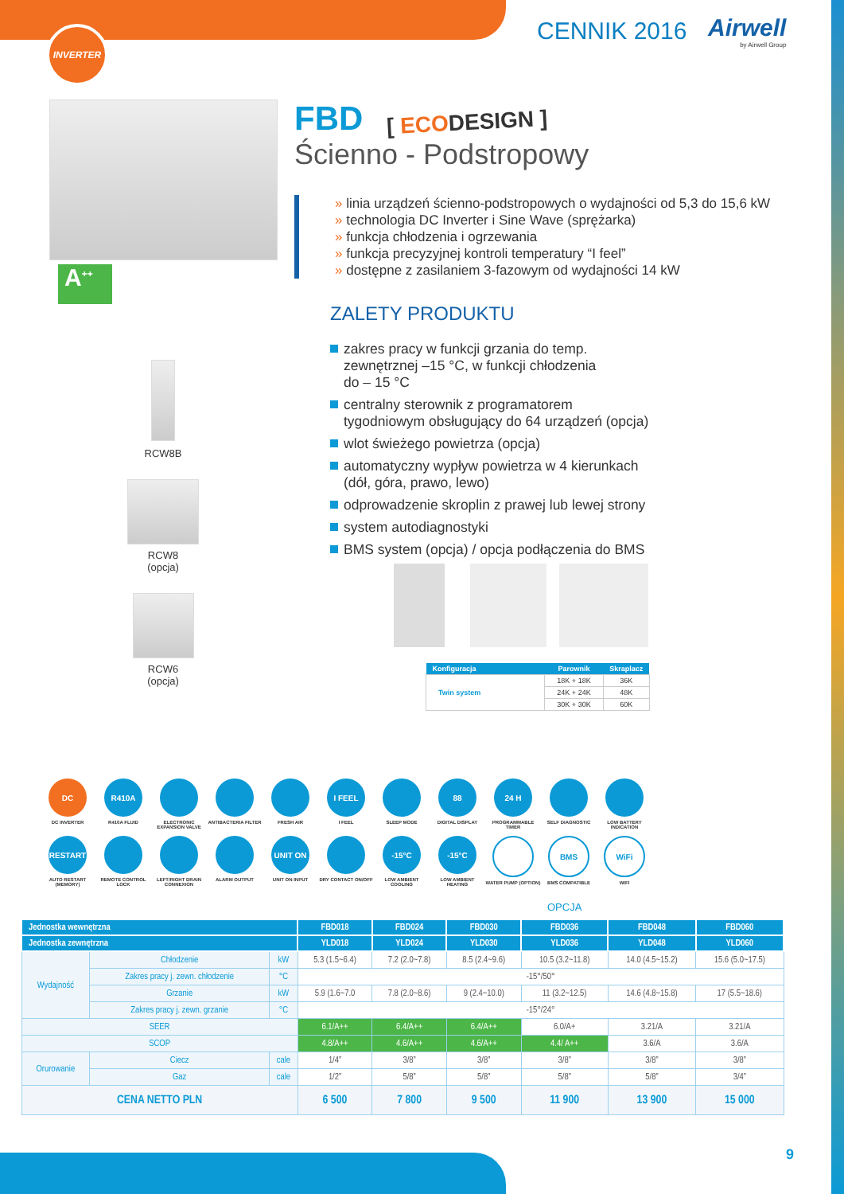INVERTER CENNIK 2016 Airwell
by Airwell Group
A<sup>++</sup>
RCW8B
RCW8
(opcja)
RCW6
(opcja)
FBD
[ ECODESIGN ]
Ścienno - Podstropowy
linia urządzeń ścienno-podstropowych o wydajności od 5,3 do 15,6 kW
technologia DC Inverter i Sine Wave (sprężarka)
funkcja chłodzenia i ogrzewania
funkcja precyzyjnej kontroli temperatury “I feel”
dostępne z zasilaniem 3-fazowym od wydajności 14 kW
ZALETY PRODUKTU
zakres pracy w funkcji grzania do temp.
zewnętrznej –15 °C, w funkcji chłodzenia
do – 15 °C
centralny sterownik z programatorem
tygodniowym obsługujący do 64 urządzeń (opcja)
wlot świeżego powietrza (opcja)
automatyczny wypływ powietrza w 4 kierunkach
(dół, góra, prawo, lewo)
odprowadzenie skroplin z prawej lub lewej strony
system autodiagnostyki
BMS system (opcja) / opcja podłączenia do BMS
| Konfiguracja | Parownik | Skraplacz |
| --- | --- | --- |
| Twin system | 18K + 18K | 36K |
| | 24K + 24K | 48K |
| | 30K + 30K | 60K |
DC
DC INVERTER
R410A
R410A FLUID
ELECTRONIC EXPANSION VALVE
ANTIBACTERIA FILTER
FRESH AIR
I FEEL
I FEEL
SLEEP MODE
88
DIGITAL DISPLAY
24 H
PROGRAMMABLE TIMER
SELF DIAGNOSTIC
LOW BATTERY INDICATION
RESTART
AUTO RESTART (MEMORY)
REMOTE CONTROL LOCK
LEFT/RIGHT DRAIN CONNEXION
ALARM OUTPUT
UNIT ON
UNIT ON INPUT
DRY CONTACT ON/OFF
-15°C
LOW AMBIENT COOLING
-15°C
LOW AMBIENT HEATING
WATER PUMP (OPTION)
BMS
BMS COMPATIBLE
WiFi
WIFI
OPCJA
| Jednostka wewnętrzna | | | | FBD018 | FBD024 | FBD030 | FBD036 | FBD048 | FBD060 |
| --- | --- | --- | --- | --- | --- | --- | --- | --- | --- |
| Jednostka zewnętrzna | | | | YLD018 | YLD024 | YLD030 | YLD036 | YLD048 | YLD060 |
| Wydajność | Chłodzenie | | kW | 5.3 (1.5~6.4) | 7.2 (2.0~7.8) | 8.5 (2.4~9.6) | 10.5 (3.2~11.8) | 14.0 (4.5~15.2) | 15.6 (5.0~17.5) |
| | Zakres pracy j. zewn. chłodzenie | | °C | -15°/50° | | | | | |
| | Grzanie | | kW | 5.9 (1.6~7.0 | 7.8 (2.0~8.6) | 9 (2.4~10.0) | 11 (3.2~12.5) | 14.6 (4.8~15.8) | 17 (5.5~18.6) |
| | Zakres pracy j. zewn. grzanie | | °C | -15°/24° | | | | | |
| SEER | | | | 6.1/A++ | 6.4/A++ | 6.4/A++ | 6.0/A+ | 3.21/A | 3.21/A |
| SCOP | | | | 4.8/A++ | 4.6/A++ | 4.6/A++ | 4.4/ A++ | 3.6/A | 3.6/A |
| Orurowanie | Ciecz | cale | | 1/4” | 3/8” | 3/8” | 3/8” | 3/8” | 3/8” |
| | Gaz | cale | | 1/2” | 5/8” | 5/8” | 5/8” | 5/8” | 3/4” |
| CENA NETTO PLN | | | | 6 500 | 7 800 | 9 500 | 11 900 | 13 900 | 15 000 |
9